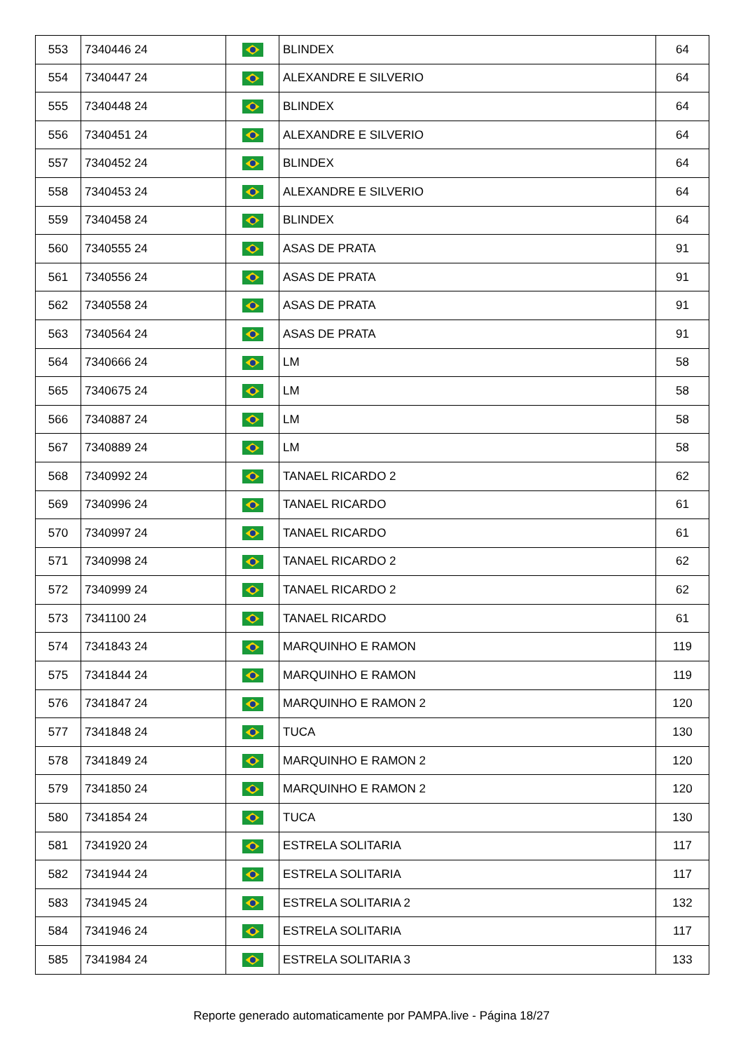| 553 | 7340446 24 | | BLINDEX | 64 |
| 554 | 7340447 24 | | ALEXANDRE E SILVERIO | 64 |
| 555 | 7340448 24 | | BLINDEX | 64 |
| 556 | 7340451 24 | | ALEXANDRE E SILVERIO | 64 |
| 557 | 7340452 24 | | BLINDEX | 64 |
| 558 | 7340453 24 | | ALEXANDRE E SILVERIO | 64 |
| 559 | 7340458 24 | | BLINDEX | 64 |
| 560 | 7340555 24 | | ASAS DE PRATA | 91 |
| 561 | 7340556 24 | | ASAS DE PRATA | 91 |
| 562 | 7340558 24 | | ASAS DE PRATA | 91 |
| 563 | 7340564 24 | | ASAS DE PRATA | 91 |
| 564 | 7340666 24 | | LM | 58 |
| 565 | 7340675 24 | | LM | 58 |
| 566 | 7340887 24 | | LM | 58 |
| 567 | 7340889 24 | | LM | 58 |
| 568 | 7340992 24 | | TANAEL RICARDO 2 | 62 |
| 569 | 7340996 24 | | TANAEL RICARDO | 61 |
| 570 | 7340997 24 | | TANAEL RICARDO | 61 |
| 571 | 7340998 24 | | TANAEL RICARDO 2 | 62 |
| 572 | 7340999 24 | | TANAEL RICARDO 2 | 62 |
| 573 | 7341100 24 | | TANAEL RICARDO | 61 |
| 574 | 7341843 24 | | MARQUINHO E RAMON | 119 |
| 575 | 7341844 24 | | MARQUINHO E RAMON | 119 |
| 576 | 7341847 24 | | MARQUINHO E RAMON 2 | 120 |
| 577 | 7341848 24 | | TUCA | 130 |
| 578 | 7341849 24 | | MARQUINHO E RAMON 2 | 120 |
| 579 | 7341850 24 | | MARQUINHO E RAMON 2 | 120 |
| 580 | 7341854 24 | | TUCA | 130 |
| 581 | 7341920 24 | | ESTRELA SOLITARIA | 117 |
| 582 | 7341944 24 | | ESTRELA SOLITARIA | 117 |
| 583 | 7341945 24 | | ESTRELA SOLITARIA 2 | 132 |
| 584 | 7341946 24 | | ESTRELA SOLITARIA | 117 |
| 585 | 7341984 24 | | ESTRELA SOLITARIA 3 | 133 |
Reporte generado automaticamente por PAMPA.live - Página 18/27